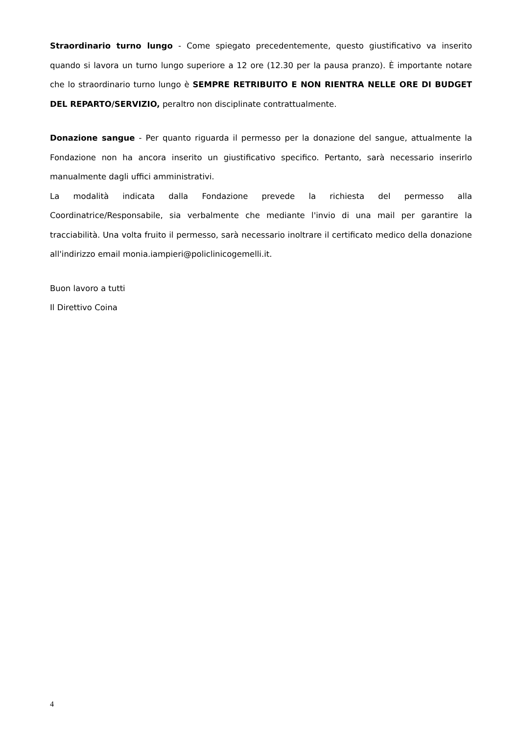Straordinario turno lungo - Come spiegato precedentemente, questo giustificativo va inserito quando si lavora un turno lungo superiore a 12 ore (12.30 per la pausa pranzo). È importante notare che lo straordinario turno lungo è SEMPRE RETRIBUITO E NON RIENTRA NELLE ORE DI BUDGET DEL REPARTO/SERVIZIO, peraltro non disciplinate contrattualmente.
Donazione sangue - Per quanto riguarda il permesso per la donazione del sangue, attualmente la Fondazione non ha ancora inserito un giustificativo specifico. Pertanto, sarà necessario inserirlo manualmente dagli uffici amministrativi.
La modalità indicata dalla Fondazione prevede la richiesta del permesso alla Coordinatrice/Responsabile, sia verbalmente che mediante l'invio di una mail per garantire la tracciabilità. Una volta fruito il permesso, sarà necessario inoltrare il certificato medico della donazione all'indirizzo email monia.iampieri@policlinicogemelli.it.
Buon lavoro a tutti
Il Direttivo Coina
4